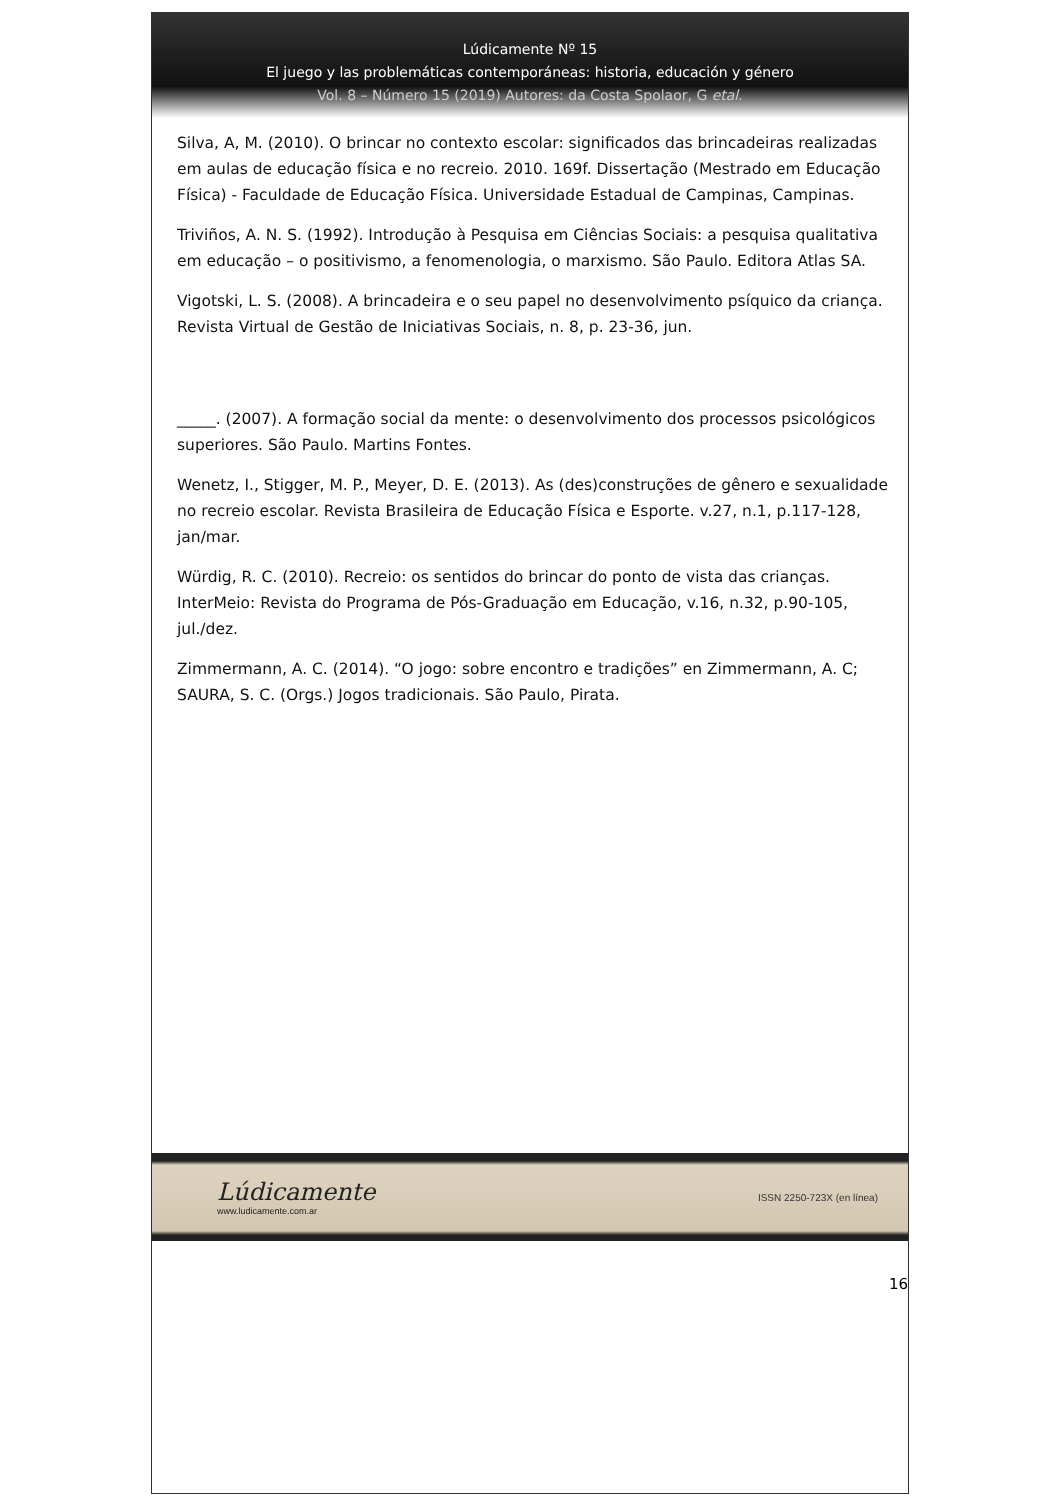Lúdicamente Nº 15
El juego y las problemáticas contemporáneas: historia, educación y género
Vol. 8 – Número 15 (2019) Autores: da Costa Spolaor, G etal.
Silva, A, M. (2010). O brincar no contexto escolar: significados das brincadeiras realizadas em aulas de educação física e no recreio. 2010. 169f. Dissertação (Mestrado em Educação Física) - Faculdade de Educação Física. Universidade Estadual de Campinas, Campinas.
Triviños, A. N. S. (1992). Introdução à Pesquisa em Ciências Sociais: a pesquisa qualitativa em educação – o positivismo, a fenomenologia, o marxismo. São Paulo. Editora Atlas SA.
Vigotski, L. S. (2008). A brincadeira e o seu papel no desenvolvimento psíquico da criança. Revista Virtual de Gestão de Iniciativas Sociais, n. 8, p. 23-36, jun.
_____. (2007). A formação social da mente: o desenvolvimento dos processos psicológicos superiores. São Paulo. Martins Fontes.
Wenetz, I., Stigger, M. P., Meyer, D. E. (2013). As (des)construções de gênero e sexualidade no recreio escolar. Revista Brasileira de Educação Física e Esporte. v.27, n.1, p.117-128, jan/mar.
Würdig, R. C. (2010). Recreio: os sentidos do brincar do ponto de vista das crianças. InterMeio: Revista do Programa de Pós-Graduação em Educação, v.16, n.32, p.90-105, jul./dez.
Zimmermann, A. C. (2014). “O jogo: sobre encontro e tradições” en Zimmermann, A. C; SAURA, S. C. (Orgs.) Jogos tradicionais. São Paulo, Pirata.
Lúdicamente
www.ludicamente.com.ar
ISSN 2250-723X (en línea)
16